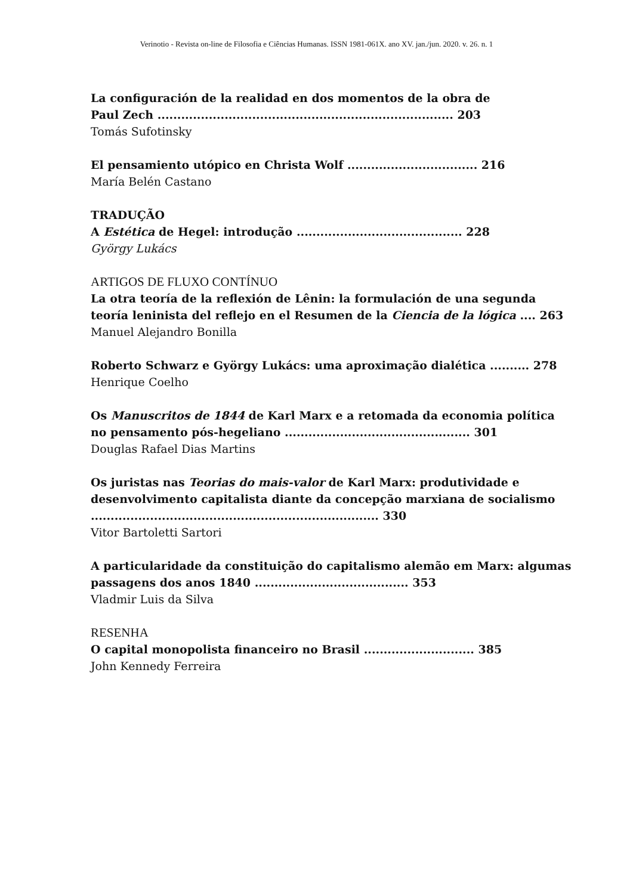Verinotio - Revista on-line de Filosofia e Ciências Humanas. ISSN 1981-061X. ano XV. jan./jun. 2020. v. 26. n. 1
La configuración de la realidad en dos momentos de la obra de
Paul Zech ........................................................................... 203
Tomás Sufotinsky
El pensamiento utópico en Christa Wolf ................................. 216
María Belén Castano
TRADUÇÃO
A Estética de Hegel: introdução .......................................... 228
György Lukács
ARTIGOS DE FLUXO CONTÍNUO
La otra teoría de la reflexión de Lênin: la formulación de una segunda teoría leninista del reflejo en el Resumen de la Ciencia de la lógica .... 263
Manuel Alejandro Bonilla
Roberto Schwarz e György Lukács: uma aproximação dialética .......... 278
Henrique Coelho
Os Manuscritos de 1844 de Karl Marx e a retomada da economia política no pensamento pós-hegeliano ............................................... 301
Douglas Rafael Dias Martins
Os juristas nas Teorias do mais-valor de Karl Marx: produtividade e desenvolvimento capitalista diante da concepção marxiana de socialismo ......................................................................... 330
Vitor Bartoletti Sartori
A particularidade da constituição do capitalismo alemão em Marx: algumas passagens dos anos 1840 ....................................... 353
Vladmir Luis da Silva
RESENHA
O capital monopolista financeiro no Brasil ............................ 385
John Kennedy Ferreira